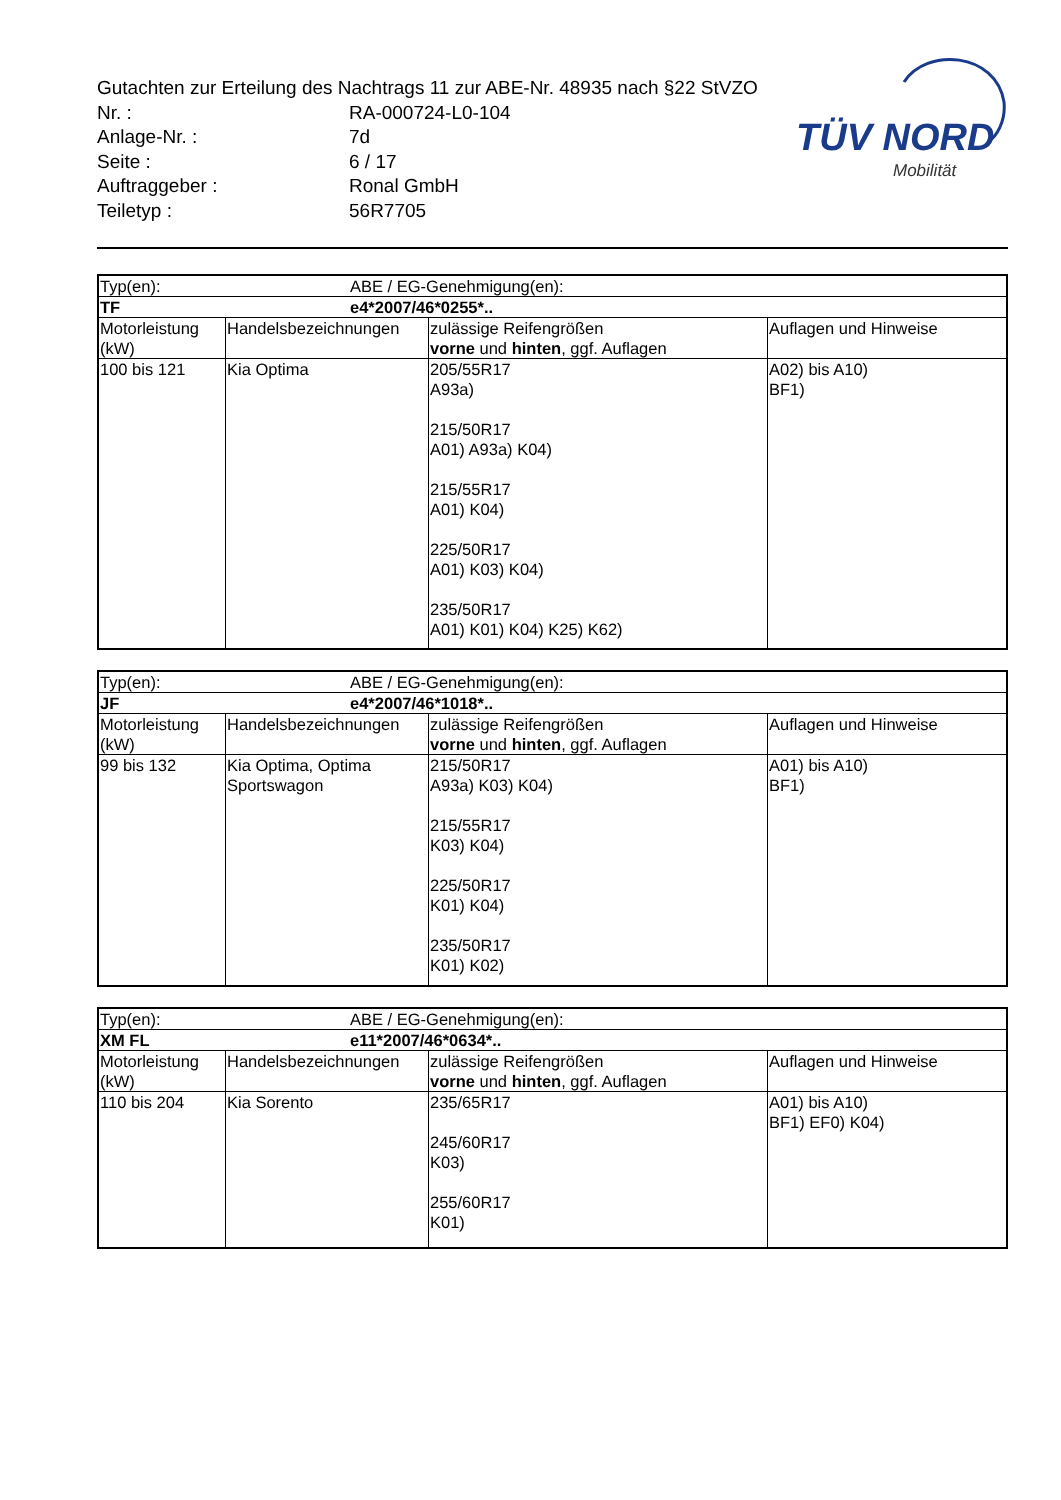TÜV NORD
Mobilität
Gutachten zur Erteilung des Nachtrags 11 zur ABE-Nr. 48935 nach §22 StVZO
Nr. : RA-000724-L0-104
Anlage-Nr. : 7d
Seite : 6 / 17
Auftraggeber : Ronal GmbH
Teiletyp : 56R7705
| Typ(en): ABE / EG-Genehmigung(en): | | | |
| TF e4*2007/46*0255*.. | | | |
| Motorleistung (kW) | Handelsbezeichnungen | zulässige Reifengrößen vorne und hinten , ggf. Auflagen | Auflagen und Hinweise |
| 100 bis 121 | Kia Optima | 205/55R17 A93a) 215/50R17 A01) A93a) K04) 215/55R17 A01) K04) 225/50R17 A01) K03) K04) 235/50R17 A01) K01) K04) K25) K62) | A02) bis A10) BF1) |
| Typ(en): ABE / EG-Genehmigung(en): | | | |
| JF e4*2007/46*1018*.. | | | |
| Motorleistung (kW) | Handelsbezeichnungen | zulässige Reifengrößen vorne und hinten , ggf. Auflagen | Auflagen und Hinweise |
| 99 bis 132 | Kia Optima, Optima Sportswagon | 215/50R17 A93a) K03) K04) 215/55R17 K03) K04) 225/50R17 K01) K04) 235/50R17 K01) K02) | A01) bis A10) BF1) |
| Typ(en): ABE / EG-Genehmigung(en): | | | |
| XM FL e11*2007/46*0634*.. | | | |
| Motorleistung (kW) | Handelsbezeichnungen | zulässige Reifengrößen vorne und hinten , ggf. Auflagen | Auflagen und Hinweise |
| 110 bis 204 | Kia Sorento | 235/65R17 245/60R17 K03) 255/60R17 K01) | A01) bis A10) BF1) EF0) K04) |